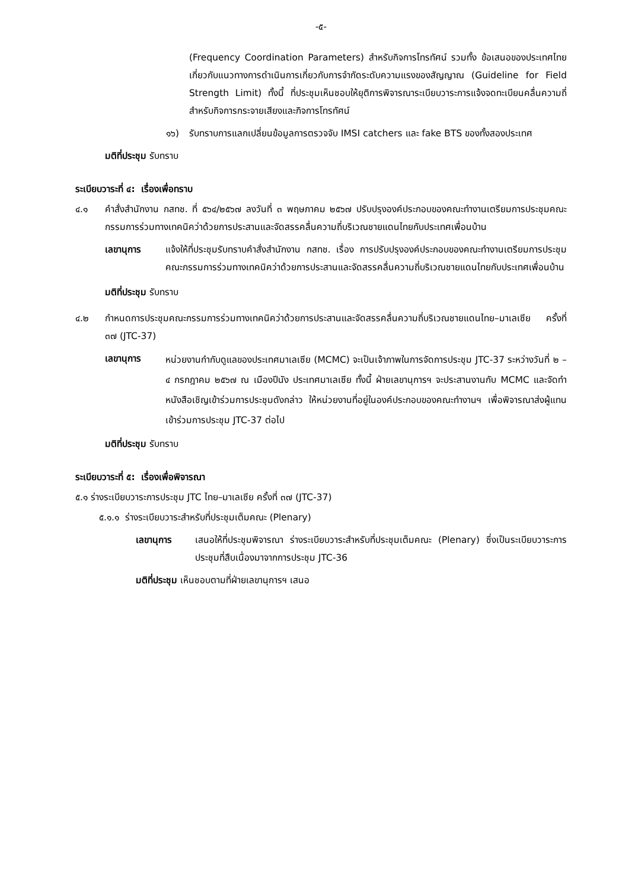-๕-
(Frequency Coordination Parameters) สำหรับกิจการโทรทัศน์ รวมทั้ง ข้อเสนอของประเทศไทยเกี่ยวกับแนวทางการดำเนินการเกี่ยวกับการจำกัดระดับความแรงของสัญญาณ (Guideline for Field Strength Limit) ทั้งนี้ ที่ประชุมเห็นชอบให้ยุติการพิจารณาระเบียบวาระการแจ้งจดทะเบียนคลื่นความถี่สำหรับกิจการกระจายเสียงและกิจการโทรทัศน์
๑๖) รับทราบการแลกเปลี่ยนข้อมูลการตรวจจับ IMSI catchers และ fake BTS ของทั้งสองประเทศ
มติที่ประชุม รับทราบ
ระเบียบวาระที่ ๔: เรื่องเพื่อทราบ
๔.๑ คำสั่งสำนักงาน กสทช. ที่ ๕๖๔/๒๕๖๗ ลงวันที่ ๓ พฤษภาคม ๒๕๖๗ ปรับปรุงองค์ประกอบของคณะทำงานเตรียมการประชุมคณะกรรมการร่วมทางเทคนิคว่าด้วยการประสานและจัดสรรคลื่นความถี่บริเวณชายแดนไทยกับประเทศเพื่อนบ้าน
เลขานุการ แจ้งให้ที่ประชุมรับทราบคำสั่งสำนักงาน กสทช. เรื่อง การปรับปรุงองค์ประกอบของคณะทำงานเตรียมการประชุมคณะกรรมการร่วมทางเทคนิคว่าด้วยการประสานและจัดสรรคลื่นความถี่บริเวณชายแดนไทยกับประเทศเพื่อนบ้าน
มติที่ประชุม รับทราบ
๔.๒ กำหนดการประชุมคณะกรรมการร่วมทางเทคนิคว่าด้วยการประสานและจัดสรรคลื่นความถี่บริเวณชายแดนไทย–มาเลเซีย ครั้งที่ ๓๗ (JTC-37)
เลขานุการ
หน่วยงานกำกับดูแลของประเทศมาเลเซีย (MCMC) จะเป็นเจ้าภาพในการจัดการประชุม JTC-37 ระหว่างวันที่ ๒ – ๔ กรกฎาคม ๒๕๖๗ ณ เมืองปีนัง ประเทศมาเลเซีย ทั้งนี้ ฝ่ายเลขานุการฯ จะประสานงานกับ MCMC และจัดทำหนังสือเชิญเข้าร่วมการประชุมดังกล่าว ให้หน่วยงานที่อยู่ในองค์ประกอบของคณะทำงานฯ เพื่อพิจารณาส่งผู้แทนเข้าร่วมการประชุม JTC-37 ต่อไป
มติที่ประชุม รับทราบ
ระเบียบวาระที่ ๕: เรื่องเพื่อพิจารณา
๕.๑ ร่างระเบียบวาระการประชุม JTC ไทย–มาเลเซีย ครั้งที่ ๓๗ (JTC-37)
๕.๑.๑ ร่างระเบียบวาระสำหรับที่ประชุมเต็มคณะ (Plenary)
เลขานุการ เสนอให้ที่ประชุมพิจารณา ร่างระเบียบวาระสำหรับที่ประชุมเต็มคณะ (Plenary) ซึ่งเป็นระเบียบวาระการประชุมที่สืบเนื่องมาจากการประชุม JTC-36
มติที่ประชุม เห็นชอบตามที่ฝ่ายเลขานุการฯ เสนอ